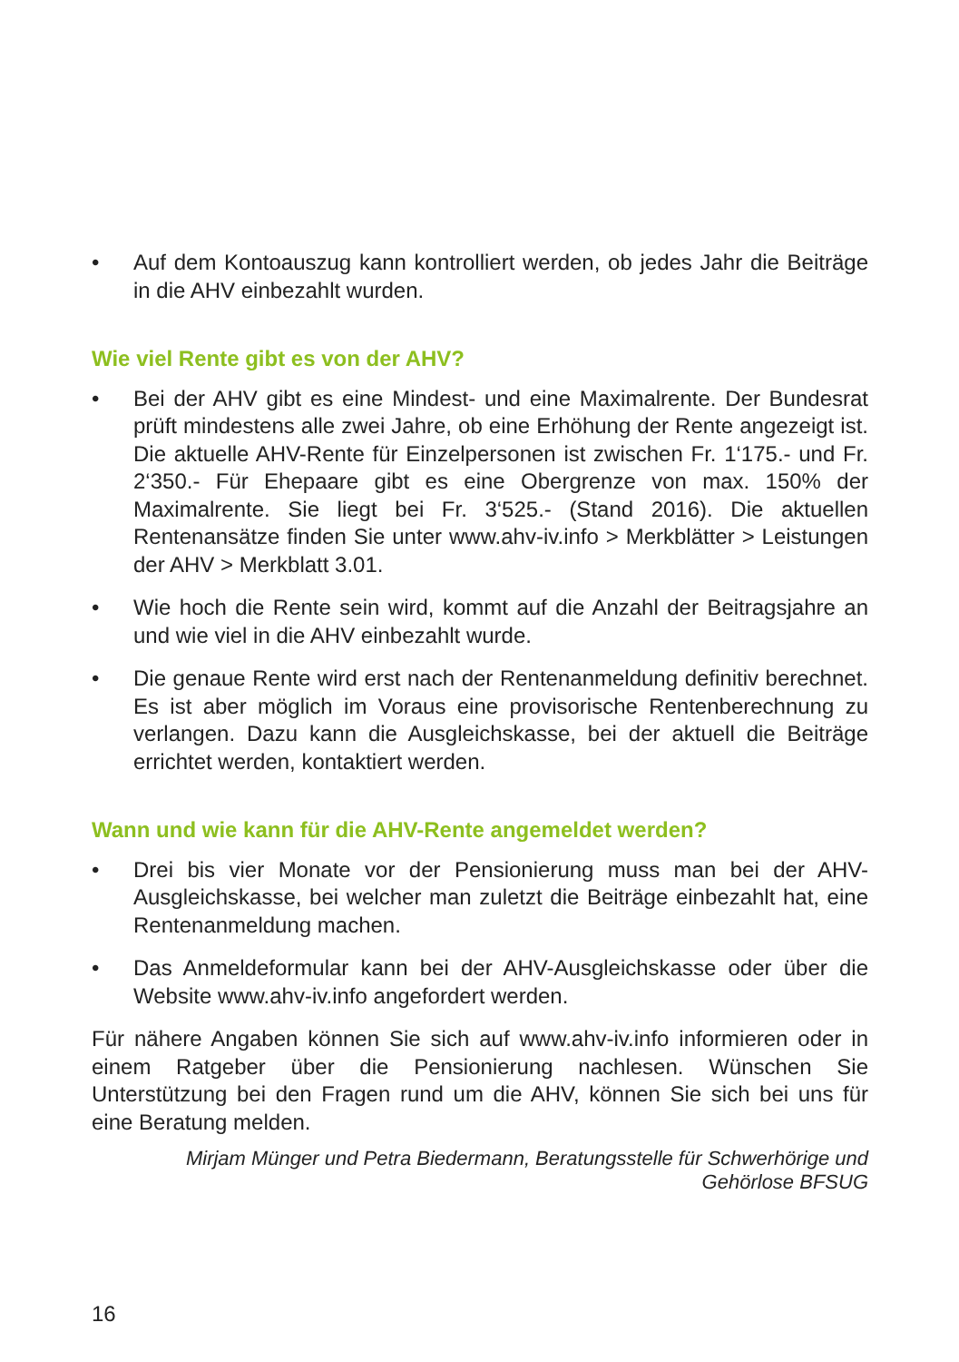• Auf dem Kontoauszug kann kontrolliert werden, ob jedes Jahr die Beiträge in die AHV einbezahlt wurden.
Wie viel Rente gibt es von der AHV?
• Bei der AHV gibt es eine Mindest- und eine Maximalrente. Der Bundesrat prüft mindestens alle zwei Jahre, ob eine Erhöhung der Rente angezeigt ist. Die aktuelle AHV-Rente für Einzelpersonen ist zwischen Fr. 1‘175.- und Fr. 2‘350.- Für Ehepaare gibt es eine Obergrenze von max. 150% der Maximalrente. Sie liegt bei Fr. 3‘525.- (Stand 2016). Die aktuellen Rentenansätze finden Sie unter www.ahv-iv.info > Merkblätter > Leistungen der AHV > Merkblatt 3.01.
• Wie hoch die Rente sein wird, kommt auf die Anzahl der Beitragsjahre an und wie viel in die AHV einbezahlt wurde.
• Die genaue Rente wird erst nach der Rentenanmeldung definitiv berechnet. Es ist aber möglich im Voraus eine provisorische Rentenberechnung zu verlangen. Dazu kann die Ausgleichskasse, bei der aktuell die Beiträge errichtet werden, kontaktiert werden.
Wann und wie kann für die AHV-Rente angemeldet werden?
• Drei bis vier Monate vor der Pensionierung muss man bei der AHV-Ausgleichskasse, bei welcher man zuletzt die Beiträge einbezahlt hat, eine Rentenanmeldung machen.
• Das Anmeldeformular kann bei der AHV-Ausgleichskasse oder über die Website www.ahv-iv.info angefordert werden.
Für nähere Angaben können Sie sich auf www.ahv-iv.info informieren oder in einem Ratgeber über die Pensionierung nachlesen. Wünschen Sie Unterstützung bei den Fragen rund um die AHV, können Sie sich bei uns für eine Beratung melden.
Mirjam Münger und Petra Biedermann, Beratungsstelle für Schwerhörige und
Gehörlose BFSUG
16